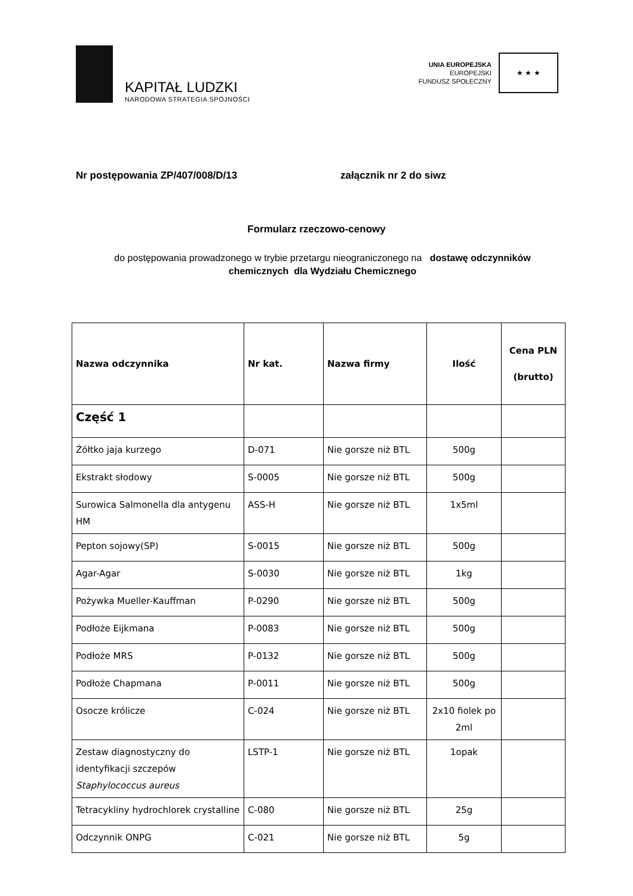KAPITAŁ LUDZKI
NARODOWA STRATEGIA SPÓJNOŚCI
UNIA EUROPEJSKA
EUROPEJSKI
FUNDUSZ SPOŁECZNY
★ ★ ★
Nr postępowania ZP/407/008/D/13 załącznik nr 2 do siwz
Formularz rzeczowo-cenowy
do postępowania prowadzonego w trybie przetargu nieograniczonego na dostawę odczynników
chemicznych dla Wydziału Chemicznego
| Nazwa odczynnika | Nr kat. | Nazwa firmy | Ilość | Cena PLN (brutto) |
| --- | --- | --- | --- | --- |
| Część 1 | | | | |
| Żółtko jaja kurzego | D-071 | Nie gorsze niż BTL | 500g | |
| Ekstrakt słodowy | S-0005 | Nie gorsze niż BTL | 500g | |
| Surowica Salmonella dla antygenu HM | ASS-H | Nie gorsze niż BTL | 1x5ml | |
| Pepton sojowy(SP) | S-0015 | Nie gorsze niż BTL | 500g | |
| Agar-Agar | S-0030 | Nie gorsze niż BTL | 1kg | |
| Pożywka Mueller-Kauffman | P-0290 | Nie gorsze niż BTL | 500g | |
| Podłoże Eijkmana | P-0083 | Nie gorsze niż BTL | 500g | |
| Podłoże MRS | P-0132 | Nie gorsze niż BTL | 500g | |
| Podłoże Chapmana | P-0011 | Nie gorsze niż BTL | 500g | |
| Osocze królicze | C-024 | Nie gorsze niż BTL | 2x10 fiolek po 2ml | |
| Zestaw diagnostyczny do identyfikacji szczepów Staphylococcus aureus | LSTP-1 | Nie gorsze niż BTL | 1opak | |
| Tetracykliny hydrochlorek crystalline | C-080 | Nie gorsze niż BTL | 25g | |
| Odczynnik ONPG | C-021 | Nie gorsze niż BTL | 5g | |